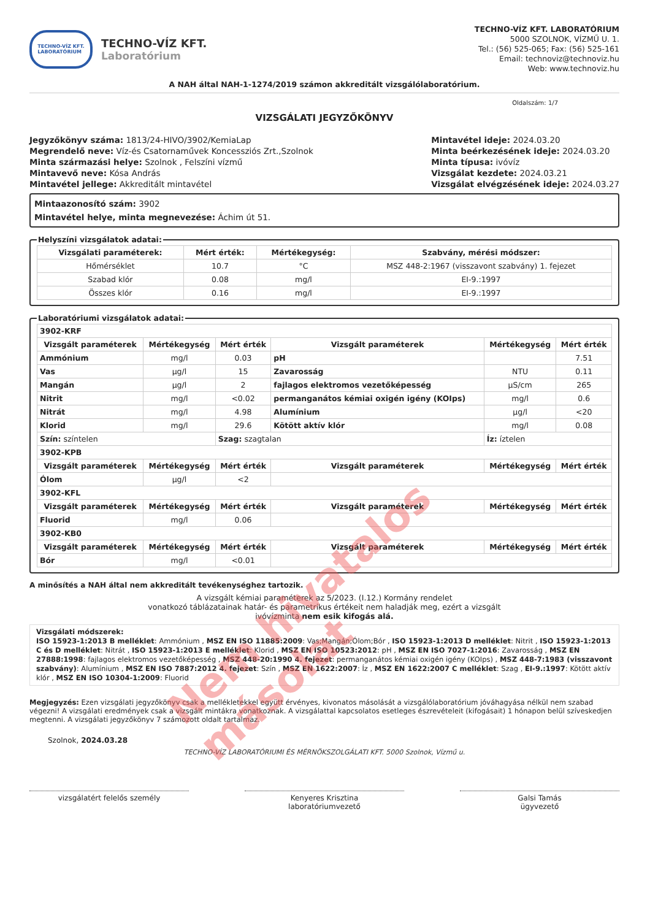TECHNO-VÍZ KFT.
LABORATÓRIUM
TECHNO-VÍZ KFT.
Laboratórium
TECHNO-VÍZ KFT. LABORATÓRIUM
5000 SZOLNOK, VÍZMŰ U. 1.
Tel.: (56) 525-065; Fax: (56) 525-161
Email: technoviz@technoviz.hu
Web: www.technoviz.hu
A NAH által NAH-1-1274/2019 számon akkreditált vizsgálólaboratórium.
Oldalszám: 1/7
VIZSGÁLATI JEGYZŐKÖNYV
Jegyzőkönyv száma: 1813/24-HIVO/3902/KemiaLap
Megrendelő neve: Víz-és Csatornaművek Koncessziós Zrt.,Szolnok
Minta származási helye: Szolnok , Felszíni vízmű
Mintavevő neve: Kósa András
Mintavétel jellege: Akkreditált mintavétel
Mintavétel ideje: 2024.03.20
Minta beérkezésének ideje: 2024.03.20
Minta típusa: ivóvíz
Vizsgálat kezdete: 2024.03.21
Vizsgálat elvégzésének ideje: 2024.03.27
Mintaazonosító szám: 3902
Mintavétel helye, minta megnevezése: Áchim út 51.
Helyszíni vizsgálatok adatai:
| Vizsgálati paraméterek: | Mért érték: | Mértékegység: | Szabvány, mérési módszer: |
| --- | --- | --- | --- |
| Hőmérséklet | 10.7 | °C | MSZ 448-2:1967 (visszavont szabvány) 1. fejezet |
| Szabad klór | 0.08 | mg/l | EI-9.:1997 |
| Összes klór | 0.16 | mg/l | EI-9.:1997 |
Laboratóriumi vizsgálatok adatai:
| 3902-KRF | | | | | |
| Vizsgált paraméterek | Mértékegység | Mért érték | Vizsgált paraméterek | Mértékegység | Mért érték |
| Ammónium | mg/l | 0.03 | pH | | 7.51 |
| Vas | µg/l | 15 | Zavarosság | NTU | 0.11 |
| Mangán | µg/l | 2 | fajlagos elektromos vezetőképesség | µS/cm | 265 |
| Nitrit | mg/l | <0.02 | permanganátos kémiai oxigén igény (KOIps) | mg/l | 0.6 |
| Nitrát | mg/l | 4.98 | Alumínium | µg/l | <20 |
| Klorid | mg/l | 29.6 | Kötött aktív klór | mg/l | 0.08 |
| Szín: színtelen | | Szag: szagtalan | | Íz: íztelen | |
| 3902-KPB | | | | | |
| Vizsgált paraméterek | Mértékegység | Mért érték | Vizsgált paraméterek | Mértékegység | Mért érték |
| Ólom | µg/l | <2 | | | |
| 3902-KFL | | | | | |
| Vizsgált paraméterek | Mértékegység | Mért érték | Vizsgált paraméterek | Mértékegység | Mért érték |
| Fluorid | mg/l | 0.06 | | | |
| 3902-KB0 | | | | | |
| Vizsgált paraméterek | Mértékegység | Mért érték | Vizsgált paraméterek | Mértékegység | Mért érték |
| Bór | mg/l | <0.01 | | | |
A minősítés a NAH által nem akkreditált tevékenységhez tartozik.
A vizsgált kémiai paraméterek az 5/2023. (I.12.) Kormány rendelet
vonatkozó táblázatainak határ- és parametrikus értékeit nem haladják meg, ezért a vizsgált
ivóvízminta nem esik kifogás alá.
Vizsgálati módszerek:
ISO 15923-1:2013 B melléklet: Ammónium , MSZ EN ISO 11885:2009: Vas;Mangán;Ólom;Bór , ISO 15923-1:2013 D melléklet: Nitrit , ISO 15923-1:2013 C és D melléklet: Nitrát , ISO 15923-1:2013 E melléklet: Klorid , MSZ EN ISO 10523:2012: pH , MSZ EN ISO 7027-1:2016: Zavarosság , MSZ EN 27888:1998: fajlagos elektromos vezetőképesség , MSZ 448-20:1990 4. fejezet: permanganátos kémiai oxigén igény (KOIps) , MSZ 448-7:1983 (visszavont szabvány): Alumínium , MSZ EN ISO 7887:2012 4. fejezet: Szín , MSZ EN 1622:2007: Íz , MSZ EN 1622:2007 C melléklet: Szag , EI-9.:1997: Kötött aktív klór , MSZ EN ISO 10304-1:2009: Fluorid
Megjegyzés: Ezen vizsgálati jegyzőkönyv csak a mellékletekkel együtt érvényes, kivonatos másolását a vizsgálólaboratórium jóváhagyása nélkül nem szabad végezni! A vizsgálati eredmények csak a vizsgált mintákra vonatkoznak. A vizsgálattal kapcsolatos esetleges észrevételeit (kifogásait) 1 hónapon belül szíveskedjen megtenni. A vizsgálati jegyzőkönyv 7 számozott oldalt tartalmaz.
Szolnok, 2024.03.28
TECHNO-VÍZ LABORATÓRIUMI ÉS MÉRNÖKSZOLGÁLATI KFT. 5000 Szolnok, Vízmű u.
vizsgálatért felelős személy Kenyeres Krisztina
laboratóriumvezető
Galsi Tamás
ügyvezető
Nem hivatalos másolat